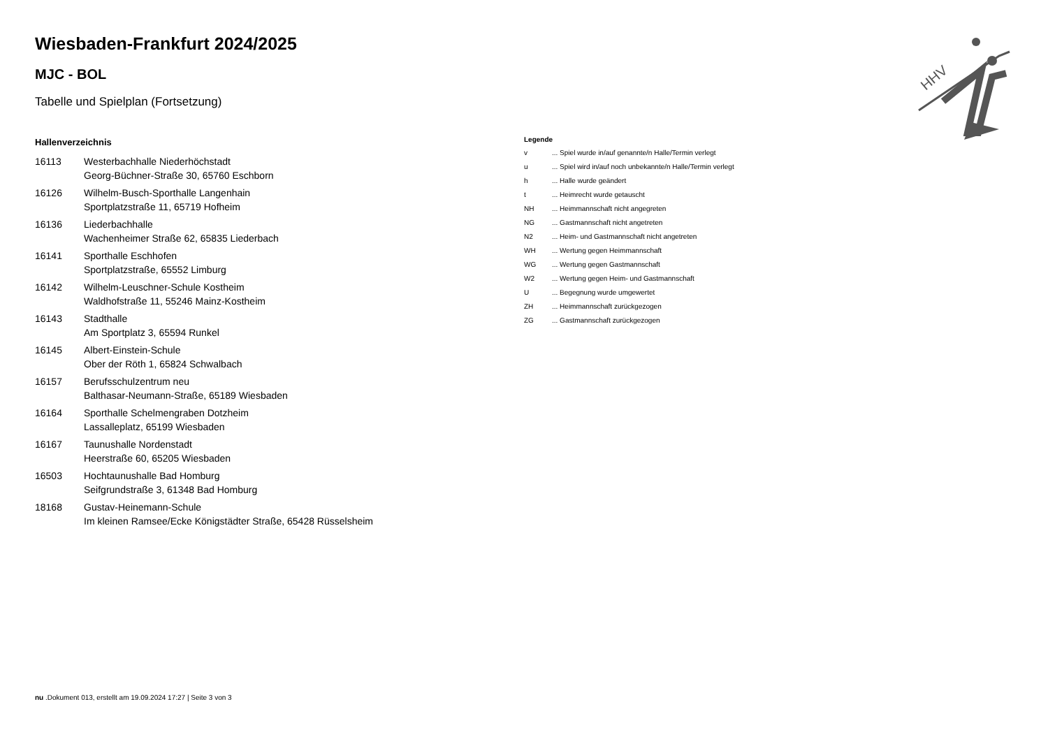HHV
Wiesbaden-Frankfurt 2024/2025
MJC - BOL
Tabelle und Spielplan (Fortsetzung)
Hallenverzeichnis
16113 Westerbachhalle Niederhöchstadt
Georg-Büchner-Straße 30, 65760 Eschborn
16126 Wilhelm-Busch-Sporthalle Langenhain
Sportplatzstraße 11, 65719 Hofheim
16136 Liederbachhalle
Wachenheimer Straße 62, 65835 Liederbach
16141 Sporthalle Eschhofen
Sportplatzstraße, 65552 Limburg
16142 Wilhelm-Leuschner-Schule Kostheim
Waldhofstraße 11, 55246 Mainz-Kostheim
16143 Stadthalle
Am Sportplatz 3, 65594 Runkel
16145 Albert-Einstein-Schule
Ober der Röth 1, 65824 Schwalbach
16157 Berufsschulzentrum neu
Balthasar-Neumann-Straße, 65189 Wiesbaden
16164 Sporthalle Schelmengraben Dotzheim
Lassalleplatz, 65199 Wiesbaden
16167 Taunushalle Nordenstadt
Heerstraße 60, 65205 Wiesbaden
16503 Hochtaunushalle Bad Homburg
Seifgrundstraße 3, 61348 Bad Homburg
18168 Gustav-Heinemann-Schule
Im kleinen Ramsee/Ecke Königstädter Straße, 65428 Rüsselsheim
Legende
v ... Spiel wurde in/auf genannte/n Halle/Termin verlegt
u ... Spiel wird in/auf noch unbekannte/n Halle/Termin verlegt
h ... Halle wurde geändert
t ... Heimrecht wurde getauscht
NH ... Heimmannschaft nicht angegreten
NG ... Gastmannschaft nicht angetreten
N2 ... Heim- und Gastmannschaft nicht angetreten
WH ... Wertung gegen Heimmannschaft
WG ... Wertung gegen Gastmannschaft
W2 ... Wertung gegen Heim- und Gastmannschaft
U ... Begegnung wurde umgewertet
ZH ... Heimmannschaft zurückgezogen
ZG ... Gastmannschaft zurückgezogen
nu .Dokument 013, erstellt am 19.09.2024 17:27 | Seite 3 von 3